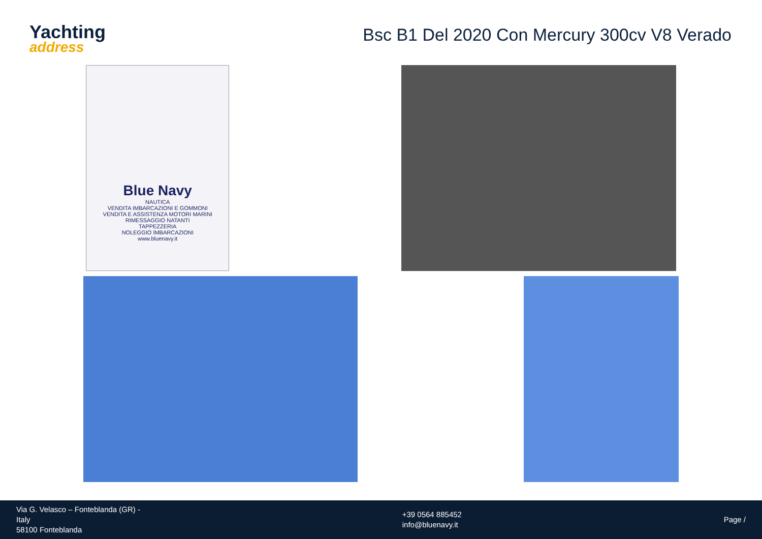Yachting
address
Bsc B1 Del 2020 Con Mercury 300cv V8 Verado
Blue Navy
NAUTICA
VENDITA IMBARCAZIONI E GOMMONI
VENDITA E ASSISTENZA MOTORI MARINI
RIMESSAGGIO NATANTI
TAPPEZZERIA
NOLEGGIO IMBARCAZIONI
www.bluenavy.it
Via G. Velasco – Fonteblanda (GR) -
Italy
58100 Fonteblanda
+39 0564 885452
info@bluenavy.it
Page /